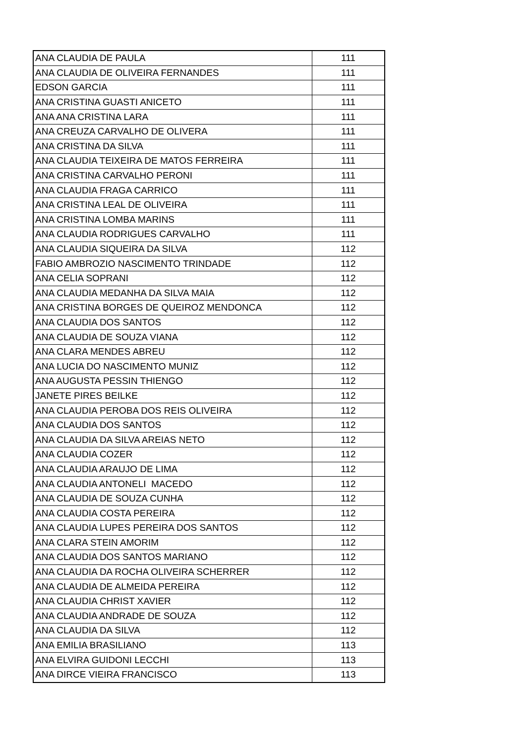| ANA CLAUDIA DE PAULA | 111 |
| ANA CLAUDIA DE OLIVEIRA FERNANDES | 111 |
| EDSON GARCIA | 111 |
| ANA CRISTINA GUASTI ANICETO | 111 |
| ANA ANA CRISTINA LARA | 111 |
| ANA CREUZA CARVALHO DE OLIVERA | 111 |
| ANA CRISTINA DA SILVA | 111 |
| ANA CLAUDIA TEIXEIRA DE MATOS FERREIRA | 111 |
| ANA CRISTINA CARVALHO PERONI | 111 |
| ANA CLAUDIA FRAGA CARRICO | 111 |
| ANA CRISTINA LEAL DE OLIVEIRA | 111 |
| ANA CRISTINA LOMBA MARINS | 111 |
| ANA CLAUDIA RODRIGUES CARVALHO | 111 |
| ANA CLAUDIA SIQUEIRA DA SILVA | 112 |
| FABIO AMBROZIO NASCIMENTO TRINDADE | 112 |
| ANA CELIA SOPRANI | 112 |
| ANA CLAUDIA MEDANHA DA SILVA MAIA | 112 |
| ANA CRISTINA BORGES DE QUEIROZ MENDONCA | 112 |
| ANA CLAUDIA DOS SANTOS | 112 |
| ANA CLAUDIA DE SOUZA VIANA | 112 |
| ANA CLARA MENDES ABREU | 112 |
| ANA LUCIA DO NASCIMENTO MUNIZ | 112 |
| ANA AUGUSTA PESSIN THIENGO | 112 |
| JANETE PIRES BEILKE | 112 |
| ANA CLAUDIA PEROBA DOS REIS OLIVEIRA | 112 |
| ANA CLAUDIA DOS SANTOS | 112 |
| ANA CLAUDIA DA SILVA AREIAS NETO | 112 |
| ANA CLAUDIA COZER | 112 |
| ANA CLAUDIA ARAUJO DE LIMA | 112 |
| ANA CLAUDIA ANTONELI MACEDO | 112 |
| ANA CLAUDIA DE SOUZA CUNHA | 112 |
| ANA CLAUDIA COSTA PEREIRA | 112 |
| ANA CLAUDIA LUPES PEREIRA DOS SANTOS | 112 |
| ANA CLARA STEIN AMORIM | 112 |
| ANA CLAUDIA DOS SANTOS MARIANO | 112 |
| ANA CLAUDIA DA ROCHA OLIVEIRA SCHERRER | 112 |
| ANA CLAUDIA DE ALMEIDA PEREIRA | 112 |
| ANA CLAUDIA CHRIST XAVIER | 112 |
| ANA CLAUDIA ANDRADE DE SOUZA | 112 |
| ANA CLAUDIA DA SILVA | 112 |
| ANA EMILIA BRASILIANO | 113 |
| ANA ELVIRA GUIDONI LECCHI | 113 |
| ANA DIRCE VIEIRA FRANCISCO | 113 |